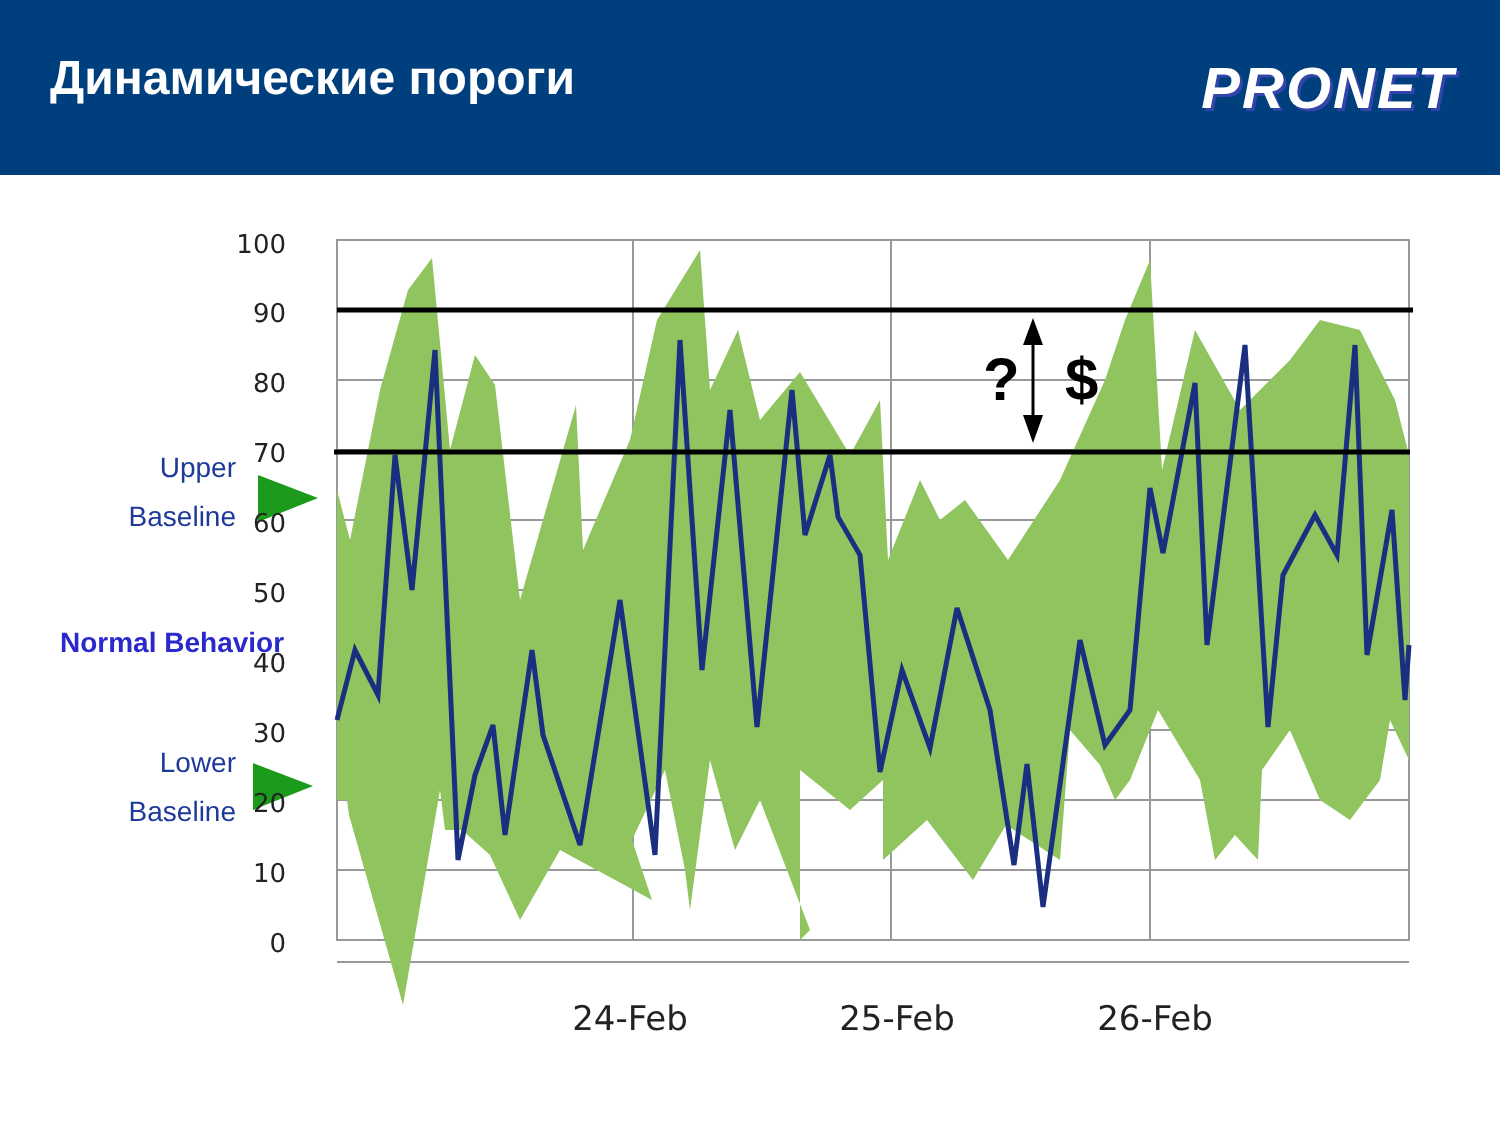Динамические пороги
PRONET
?
$
100
90
80
70
60
50
40
30
20
10
0
24-Feb
25-Feb
26-Feb
Upper
Baseline
Normal Behavior
Lower
Baseline